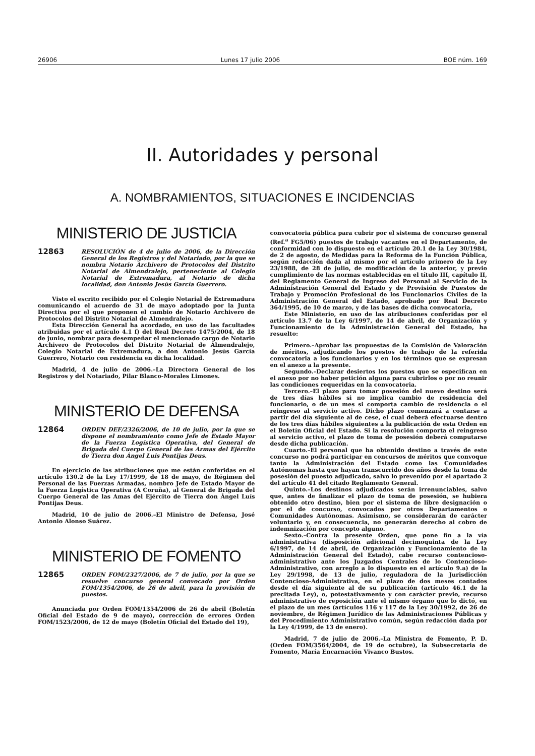26906 Lunes 17 julio 2006 BOE núm. 169
II. Autoridades y personal
A. NOMBRAMIENTOS, SITUACIONES E INCIDENCIAS
MINISTERIO DE JUSTICIA
12863 RESOLUCIÓN de 4 de julio de 2006, de la Dirección General de los Registros y del Notariado, por la que se nombra Notario Archivero de Protocolos del Distrito Notarial de Almendralejo, perteneciente al Colegio Notarial de Extremadura, al Notario de dicha localidad, don Antonio Jesús García Guerrero.
Visto el escrito recibido por el Colegio Notarial de Extremadura comunicando el acuerdo de 31 de mayo adoptado por la Junta Directiva por el que proponen el cambio de Notario Archivero de Protocolos del Distrito Notarial de Almendralejo.
Esta Dirección General ha acordado, en uso de las facultades atribuidas por el artículo 4.1 f) del Real Decreto 1475/2004, de 18 de junio, nombrar para desempeñar el mencionado cargo de Notario Archivero de Protocolos del Distrito Notarial de Almendralejo, Colegio Notarial de Extremadura, a don Antonio Jesús García Guerrero, Notario con residencia en dicha localidad.
Madrid, 4 de julio de 2006.–La Directora General de los Registros y del Notariado, Pilar Blanco-Morales Limones.
MINISTERIO DE DEFENSA
12864 ORDEN DEF/2326/2006, de 10 de julio, por la que se dispone el nombramiento como Jefe de Estado Mayor de la Fuerza Logística Operativa, del General de Brigada del Cuerpo General de las Armas del Ejército de Tierra don Ángel Luis Pontijas Deus.
En ejercicio de las atribuciones que me están conferidas en el artículo 130.2 de la Ley 17/1999, de 18 de mayo, de Régimen del Personal de las Fuerzas Armadas, nombro Jefe de Estado Mayor de la Fuerza Logística Operativa (A Coruña), al General de Brigada del Cuerpo General de las Amas del Ejército de Tierra don Ángel Luís Pontijas Deus.
Madrid, 10 de julio de 2006.–El Ministro de Defensa, José Antonio Alonso Suárez.
MINISTERIO DE FOMENTO
12865 ORDEN FOM/2327/2006, de 7 de julio, por la que se resuelve concurso general convocado por Orden FOM/1354/2006, de 26 de abril, para la provisión de puestos.
Anunciada por Orden FOM/1354/2006 de 26 de abril (Boletín Oficial del Estado de 9 de mayo), corrección de errores Orden FOM/1523/2006, de 12 de mayo (Boletín Oficial del Estado del 19),
convocatoria pública para cubrir por el sistema de concurso general (Ref.<sup>a</sup> FG5/06) puestos de trabajo vacantes en el Departamento, de conformidad con lo dispuesto en el artículo 20.1 de la Ley 30/1984, de 2 de agosto, de Medidas para la Reforma de la Función Pública, según redacción dada al mismo por el artículo primero de la Ley 23/1988, de 28 de julio, de modificación de la anterior, y previo cumplimiento de las normas establecidas en el título III, capítulo II, del Reglamento General de Ingreso del Personal al Servicio de la Administración General del Estado y de Provisión de Puestos de Trabajo y Promoción Profesional de los Funcionarios Civiles de la Administración General del Estado, aprobado por Real Decreto 364/1995, de 10 de marzo, y de las bases de dicha convocatoria,
Este Ministerio, en uso de las atribuciones conferidas por el artículo 13.7 de la Ley 6/1997, de 14 de abril, de Organización y Funcionamiento de la Administración General del Estado, ha resuelto:
Primero.–Aprobar las propuestas de la Comisión de Valoración de méritos, adjudicando los puestos de trabajo de la referida convocatoria a los funcionarios y en los términos que se expresan en el anexo a la presente.
Segundo.–Declarar desiertos los puestos que se especifican en el anexo por no haber petición alguna para cubrirlos o por no reunir las condiciones requeridas en la convocatoria.
Tercero.–El plazo para tomar posesión del nuevo destino será de tres días hábiles si no implica cambio de residencia del funcionario, o de un mes si comporta cambio de residencia o el reingreso al servicio activo. Dicho plazo comenzará a contarse a partir del día siguiente al de cese, el cual deberá efectuarse dentro de los tres días hábiles siguientes a la publicación de esta Orden en el Boletín Oficial del Estado. Si la resolución comporta el reingreso al servicio activo, el plazo de toma de posesión deberá computarse desde dicha publicación.
Cuarto.–El personal que ha obtenido destino a través de este concurso no podrá participar en concursos de méritos que convoque tanto la Administración del Estado como las Comunidades Autónomas hasta que hayan transcurrido dos años desde la toma de posesión del puesto adjudicado, salvo lo prevenido por el apartado 2 del artículo 41 del citado Reglamento General.
Quinto.–Los destinos adjudicados serán irrenunciables, salvo que, antes de finalizar el plazo de toma de posesión, se hubiera obtenido otro destino, bien por el sistema de libre designación o por el de concurso, convocados por otros Departamentos o Comunidades Autónomas. Asimismo, se considerarán de carácter voluntario y, en consecuencia, no generarán derecho al cobro de indemnización por concepto alguno.
Sexto.–Contra la presente Orden, que pone fin a la vía administrativa (disposición adicional decimoquinta de la Ley 6/1997, de 14 de abril, de Organización y Funcionamiento de la Administración General del Estado), cabe recurso contencioso-administrativo ante los Juzgados Centrales de lo Contencioso-Administrativo, con arreglo a lo dispuesto en el artículo 9.a) de la Ley 29/1998, de 13 de julio, reguladora de la Jurisdicción Contencioso-Administrativa, en el plazo de dos meses contados desde el día siguiente al de su publicación (artículo 46.1 de la precitada Ley), o, potestativamente y con carácter previo, recurso administrativo de reposición ante el mismo órgano que lo dictó, en el plazo de un mes (artículos 116 y 117 de la Ley 30/1992, de 26 de noviembre, de Régimen Jurídico de las Administraciones Públicas y del Procedimiento Administrativo común, según redacción dada por la Ley 4/1999, de 13 de enero).
Madrid, 7 de julio de 2006.–La Ministra de Fomento, P. D. (Orden FOM/3564/2004, de 19 de octubre), la Subsecretaria de Fomento, María Encarnación Vivanco Bustos.